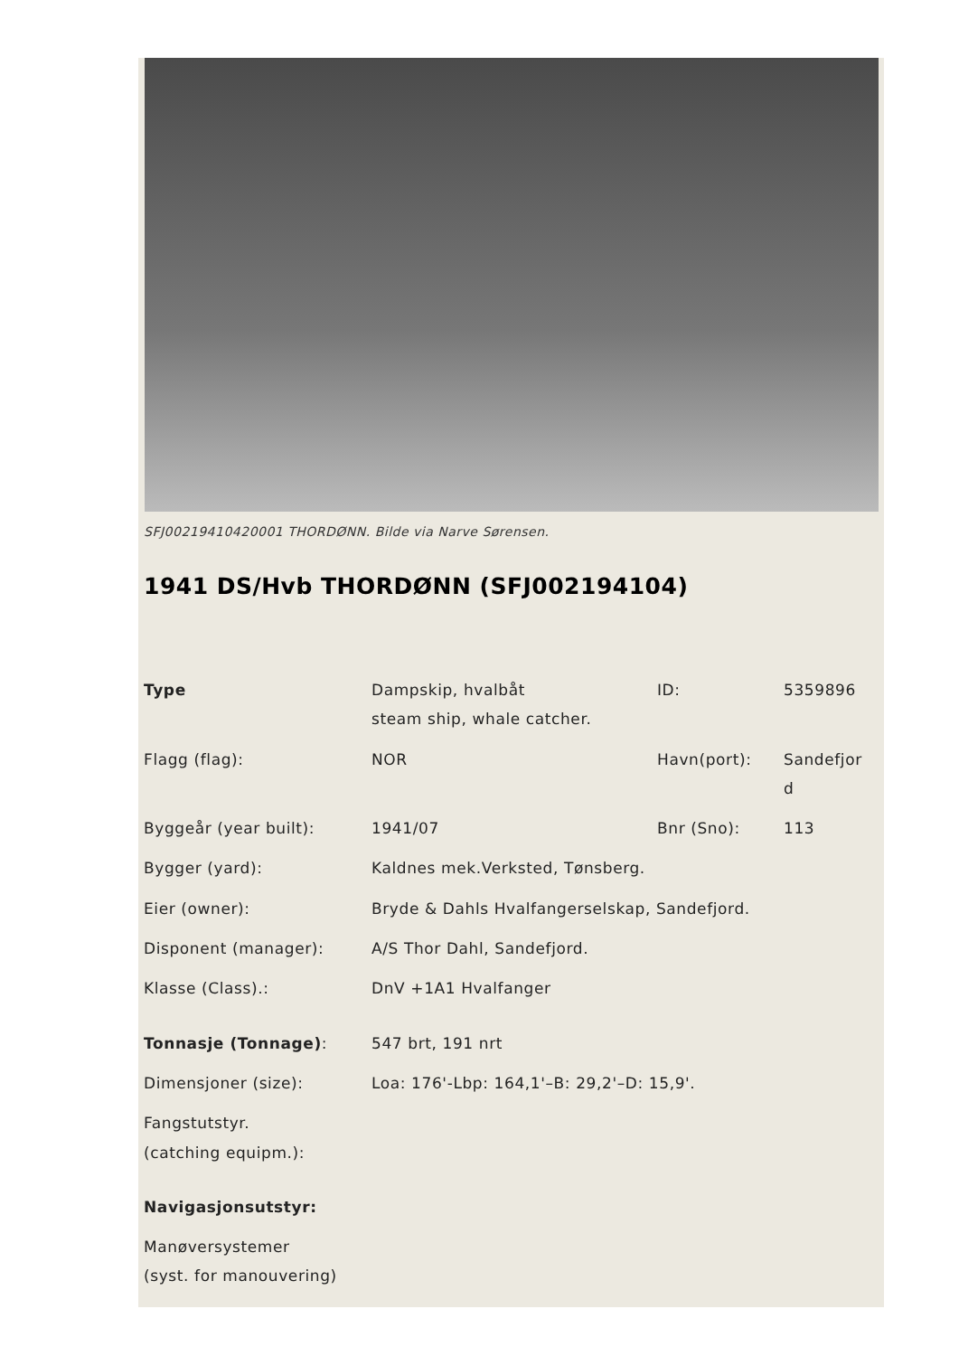SFJ00219410420001 THORDØNN. Bilde via Narve Sørensen.
1941 DS/Hvb THORDØNN (SFJ002194104)
| Type | Dampskip, hvalbåt steam ship, whale catcher. | ID: | 5359896 |
| Flagg (flag): | NOR | Havn(port): | Sandefjor d |
| Byggeår (year built): | 1941/07 | Bnr (Sno): | 113 |
| Bygger (yard): | Kaldnes mek.Verksted, Tønsberg. | | |
| Eier (owner): | Bryde & Dahls Hvalfangerselskap, Sandefjord. | | |
| Disponent (manager): | A/S Thor Dahl, Sandefjord. | | |
| Klasse (Class).: | DnV +1A1 Hvalfanger | | |
| Tonnasje (Tonnage) : | 547 brt, 191 nrt | | |
| Dimensjoner (size): | Loa: 176'-Lbp: 164,1'–B: 29,2'–D: 15,9'. | | |
| Fangstutstyr. (catching equipm.): | | | |
| Navigasjonsutstyr: | | | |
| Manøversystemer (syst. for manouvering) | | | |